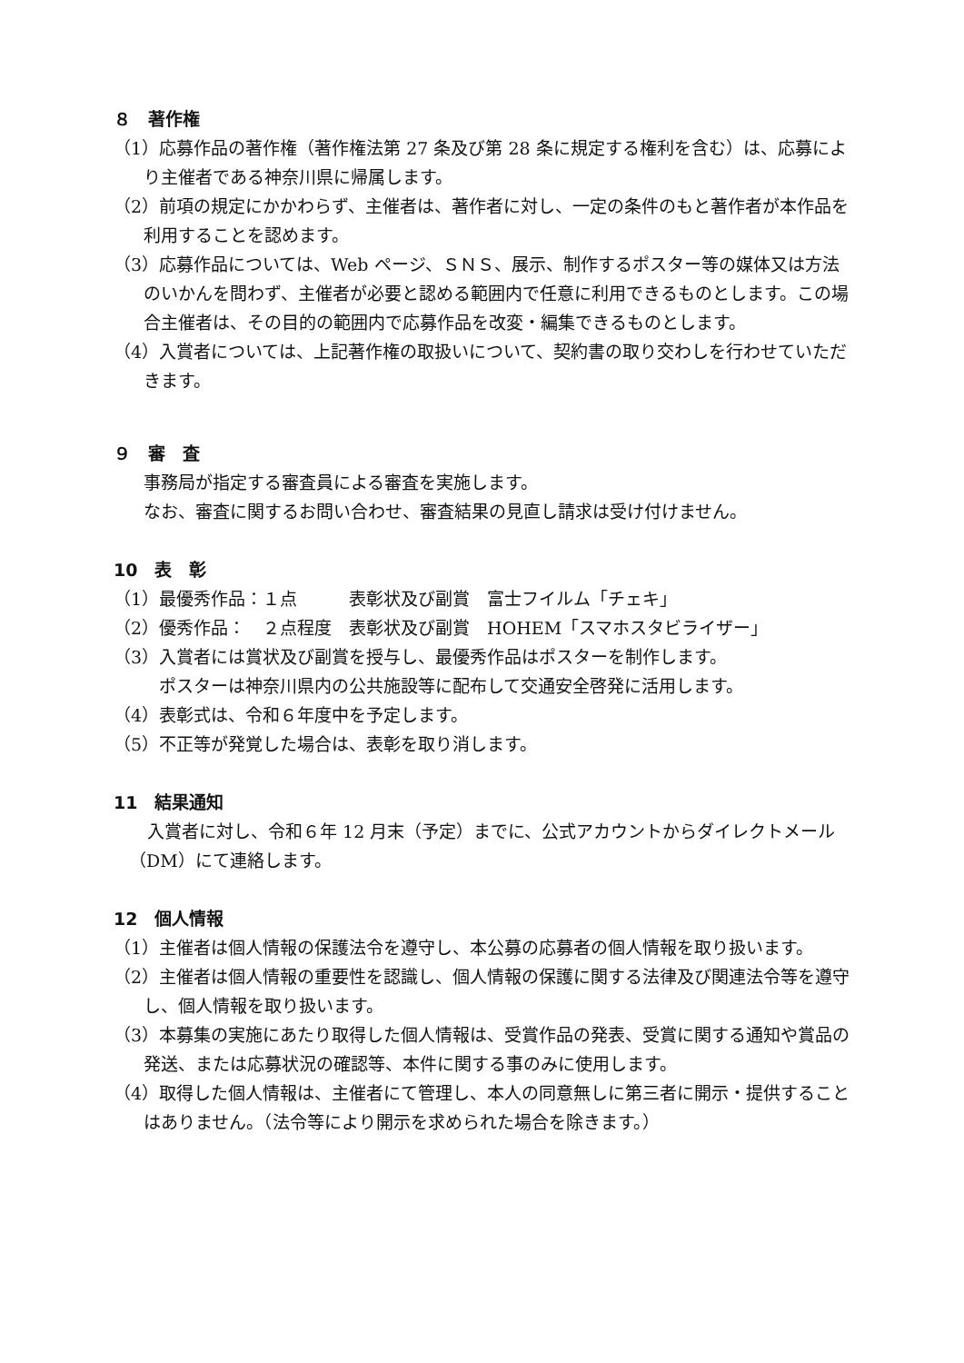８　著作権
（1）応募作品の著作権（著作権法第 27 条及び第 28 条に規定する権利を含む）は、応募により主催者である神奈川県に帰属します。
（2）前項の規定にかかわらず、主催者は、著作者に対し、一定の条件のもと著作者が本作品を利用することを認めます。
（3）応募作品については、Web ページ、ＳＮＳ、展示、制作するポスター等の媒体又は方法のいかんを問わず、主催者が必要と認める範囲内で任意に利用できるものとします。この場合主催者は、その目的の範囲内で応募作品を改変・編集できるものとします。
（4）入賞者については、上記著作権の取扱いについて、契約書の取り交わしを行わせていただきます。
９　審　査
事務局が指定する審査員による審査を実施します。
なお、審査に関するお問い合わせ、審査結果の見直し請求は受け付けません。
10　表　彰
（1）最優秀作品：１点　　　表彰状及び副賞　富士フイルム「チェキ」
（2）優秀作品：　２点程度　表彰状及び副賞　HOHEM「スマホスタビライザー」
（3）入賞者には賞状及び副賞を授与し、最優秀作品はポスターを制作します。
ポスターは神奈川県内の公共施設等に配布して交通安全啓発に活用します。
（4）表彰式は、令和６年度中を予定します。
（5）不正等が発覚した場合は、表彰を取り消します。
11　結果通知
入賞者に対し、令和６年 12 月末（予定）までに、公式アカウントからダイレクトメール（DM）にて連絡します。
12　個人情報
（1）主催者は個人情報の保護法令を遵守し、本公募の応募者の個人情報を取り扱います。
（2）主催者は個人情報の重要性を認識し、個人情報の保護に関する法律及び関連法令等を遵守し、個人情報を取り扱います。
（3）本募集の実施にあたり取得した個人情報は、受賞作品の発表、受賞に関する通知や賞品の発送、または応募状況の確認等、本件に関する事のみに使用します。
（4）取得した個人情報は、主催者にて管理し、本人の同意無しに第三者に開示・提供することはありません。（法令等により開示を求められた場合を除きます。）